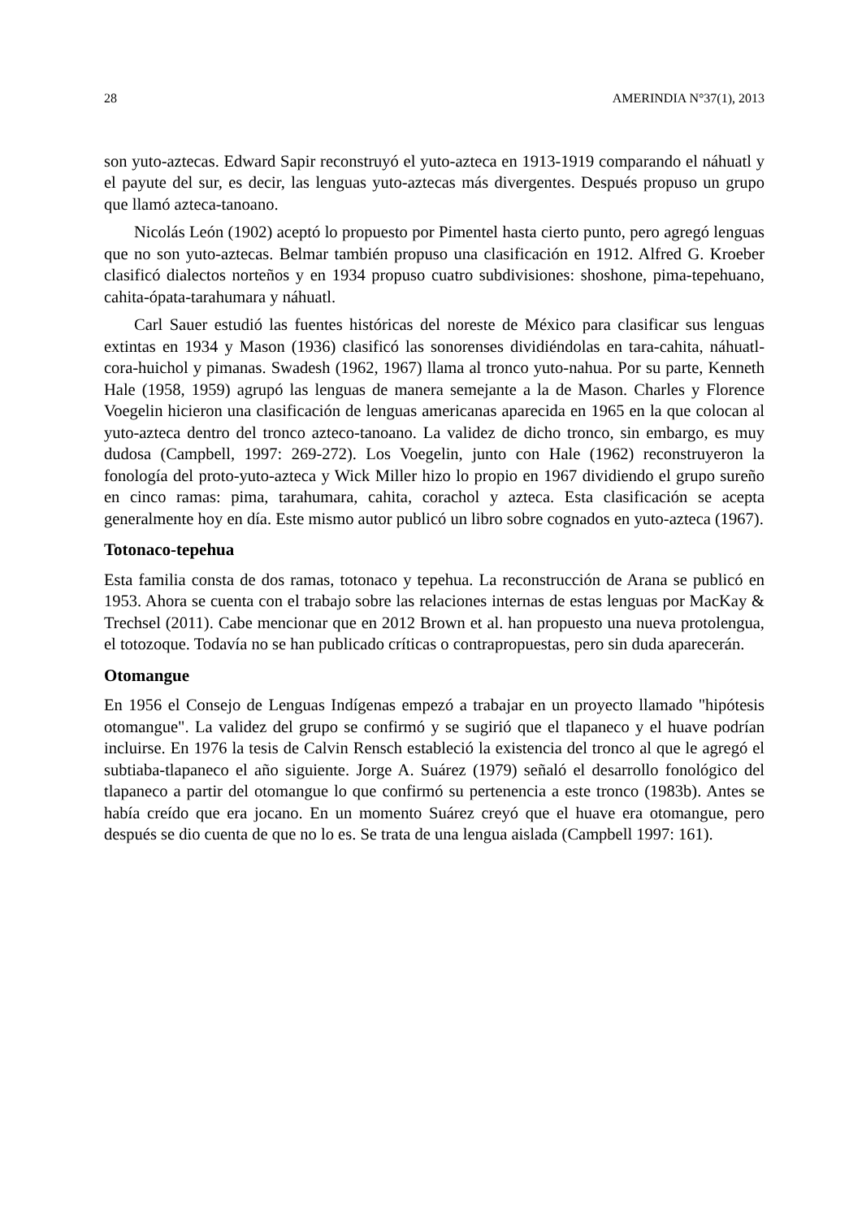28 AMERINDIA N°37(1), 2013
son yuto-aztecas. Edward Sapir reconstruyó el yuto-azteca en 1913-1919 comparando el náhuatl y el payute del sur, es decir, las lenguas yuto-aztecas más divergentes. Después propuso un grupo que llamó azteca-tanoano.
Nicolás León (1902) aceptó lo propuesto por Pimentel hasta cierto punto, pero agregó lenguas que no son yuto-aztecas. Belmar también propuso una clasificación en 1912. Alfred G. Kroeber clasificó dialectos norteños y en 1934 propuso cuatro subdivisiones: shoshone, pima-tepehuano, cahita-ópata-tarahumara y náhuatl.
Carl Sauer estudió las fuentes históricas del noreste de México para clasificar sus lenguas extintas en 1934 y Mason (1936) clasificó las sonorenses dividiéndolas en tara-cahita, náhuatl-cora-huichol y pimanas. Swadesh (1962, 1967) llama al tronco yuto-nahua. Por su parte, Kenneth Hale (1958, 1959) agrupó las lenguas de manera semejante a la de Mason. Charles y Florence Voegelin hicieron una clasificación de lenguas americanas aparecida en 1965 en la que colocan al yuto-azteca dentro del tronco azteco-tanoano. La validez de dicho tronco, sin embargo, es muy dudosa (Campbell, 1997: 269-272). Los Voegelin, junto con Hale (1962) reconstruyeron la fonología del proto-yuto-azteca y Wick Miller hizo lo propio en 1967 dividiendo el grupo sureño en cinco ramas: pima, tarahumara, cahita, corachol y azteca. Esta clasificación se acepta generalmente hoy en día. Este mismo autor publicó un libro sobre cognados en yuto-azteca (1967).
Totonaco-tepehua
Esta familia consta de dos ramas, totonaco y tepehua. La reconstrucción de Arana se publicó en 1953. Ahora se cuenta con el trabajo sobre las relaciones internas de estas lenguas por MacKay & Trechsel (2011). Cabe mencionar que en 2012 Brown et al. han propuesto una nueva protolengua, el totozoque. Todavía no se han publicado críticas o contrapropuestas, pero sin duda aparecerán.
Otomangue
En 1956 el Consejo de Lenguas Indígenas empezó a trabajar en un proyecto llamado "hipótesis otomangue". La validez del grupo se confirmó y se sugirió que el tlapaneco y el huave podrían incluirse. En 1976 la tesis de Calvin Rensch estableció la existencia del tronco al que le agregó el subtiaba-tlapaneco el año siguiente. Jorge A. Suárez (1979) señaló el desarrollo fonológico del tlapaneco a partir del otomangue lo que confirmó su pertenencia a este tronco (1983b). Antes se había creído que era jocano. En un momento Suárez creyó que el huave era otomangue, pero después se dio cuenta de que no lo es. Se trata de una lengua aislada (Campbell 1997: 161).